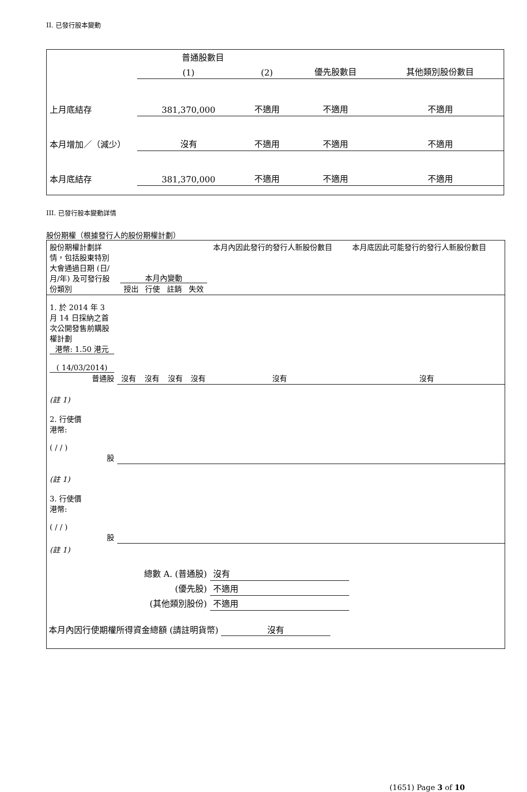II. 已發行股本變動
| | 普通股數目 | | | |
| | (1) | (2) | 優先股數目 | 其他類別股份數目 |
| 上月底結存 | 381,370,000 | 不適用 | 不適用 | 不適用 |
| 本月增加／（減少） | 沒有 | 不適用 | 不適用 | 不適用 |
| 本月底結存 | 381,370,000 | 不適用 | 不適用 | 不適用 |
III. 已發行股本變動詳情
股份期權（根據發行人的股份期權計劃）
| 股份期權計劃詳情，包括股東特別大會通過日期 (日/月/年) 及可發行股份類別 | 本月內變動 授出 行使 註銷 失效 | | | | 本月內因此發行的發行人新股份數目 | 本月底因此可能發行的發行人新股份數目 |
| 1. 於 2014 年 3 月 14 日採納之首次公開發售前購股權計劃 港幣: 1.50 港元 ( 14/03/2014) 普通股 | 沒有 | 沒有 | 沒有 | 沒有 | 沒有 | 沒有 |
| (註 1) 2. 行使價 港幣: ( / / ) 股 | | | | | | |
| (註 1) 3. 行使價 港幣: ( / / ) 股 | | | | | | |
| (註 1) | | | | | | |
| 總數 A. (普通股) | | | | | 沒有 | |
| (優先股) | | | | | 不適用 | |
| (其他類別股份) | | | | | 不適用 | |
本月內因行使期權所得資金總額 (請註明貨幣) 沒有
(1651) Page 3 of 10